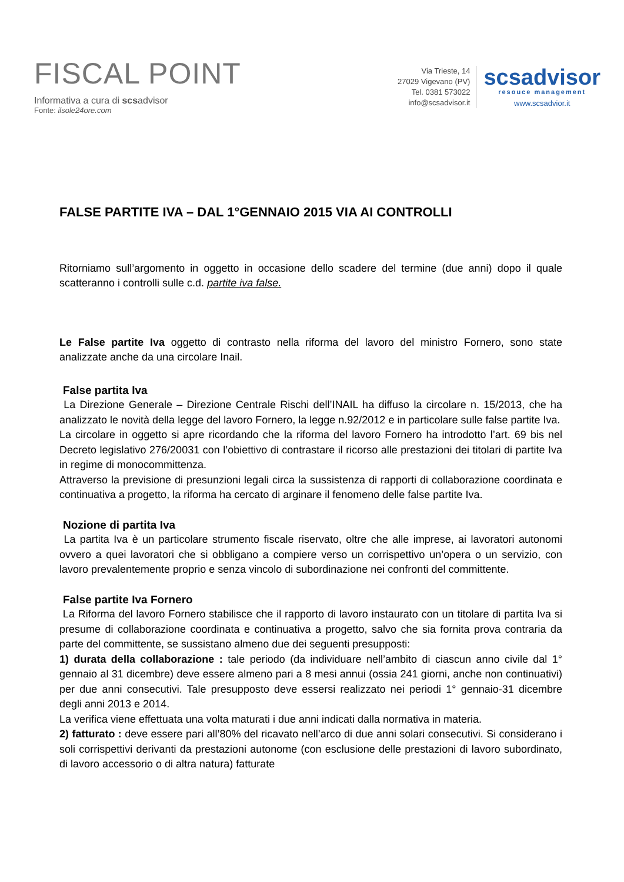FISCAL POINT
Informativa a cura di scsadvisor
Fonte: ilsole24ore.com
Via Trieste, 14
27029 Vigevano (PV)
Tel. 0381 573022
info@scsadvisor.it
scsadvisor
resouce management
www.scsadvior.it
FALSE PARTITE IVA – DAL 1°GENNAIO 2015 VIA AI CONTROLLI
Ritorniamo sull’argomento in oggetto in occasione dello scadere del termine (due anni) dopo il quale scatteranno i controlli sulle c.d. partite iva false.
Le False partite Iva oggetto di contrasto nella riforma del lavoro del ministro Fornero, sono state analizzate anche da una circolare Inail.
False partita Iva
La Direzione Generale – Direzione Centrale Rischi dell’INAIL ha diffuso la circolare n. 15/2013, che ha analizzato le novità della legge del lavoro Fornero, la legge n.92/2012 e in particolare sulle false partite Iva.
La circolare in oggetto si apre ricordando che la riforma del lavoro Fornero ha introdotto l’art. 69 bis nel Decreto legislativo 276/20031 con l’obiettivo di contrastare il ricorso alle prestazioni dei titolari di partite Iva in regime di monocommittenza.
Attraverso la previsione di presunzioni legali circa la sussistenza di rapporti di collaborazione coordinata e continuativa a progetto, la riforma ha cercato di arginare il fenomeno delle false partite Iva.
Nozione di partita Iva
La partita Iva è un particolare strumento fiscale riservato, oltre che alle imprese, ai lavoratori autonomi ovvero a quei lavoratori che si obbligano a compiere verso un corrispettivo un’opera o un servizio, con lavoro prevalentemente proprio e senza vincolo di subordinazione nei confronti del committente.
False partite Iva Fornero
La Riforma del lavoro Fornero stabilisce che il rapporto di lavoro instaurato con un titolare di partita Iva si presume di collaborazione coordinata e continuativa a progetto, salvo che sia fornita prova contraria da parte del committente, se sussistano almeno due dei seguenti presupposti:
1) durata della collaborazione : tale periodo (da individuare nell’ambito di ciascun anno civile dal 1° gennaio al 31 dicembre) deve essere almeno pari a 8 mesi annui (ossia 241 giorni, anche non continuativi) per due anni consecutivi. Tale presupposto deve essersi realizzato nei periodi 1° gennaio-31 dicembre degli anni 2013 e 2014.
La verifica viene effettuata una volta maturati i due anni indicati dalla normativa in materia.
2) fatturato : deve essere pari all’80% del ricavato nell’arco di due anni solari consecutivi. Si considerano i soli corrispettivi derivanti da prestazioni autonome (con esclusione delle prestazioni di lavoro subordinato, di lavoro accessorio o di altra natura) fatturate